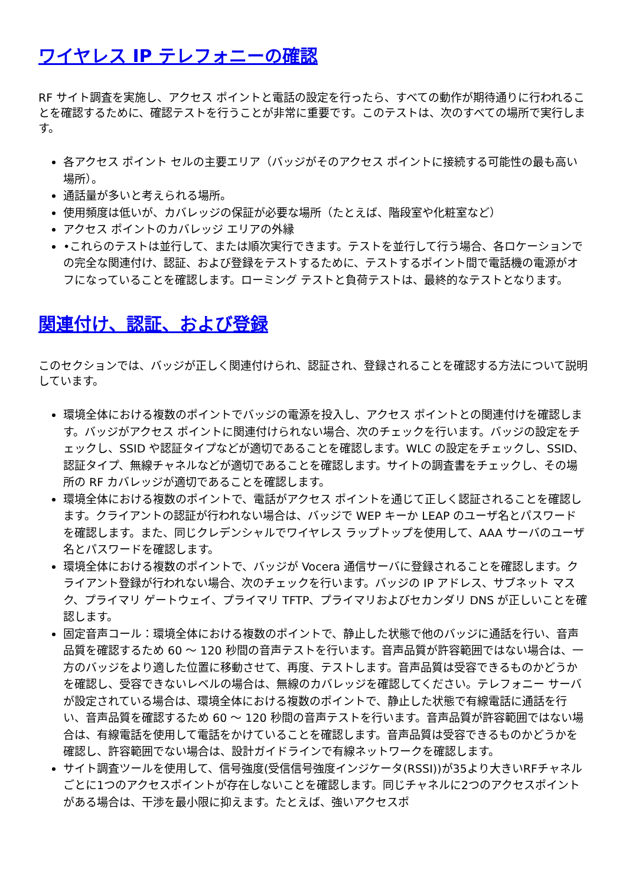ワイヤレス IP テレフォニーの確認
RF サイト調査を実施し、アクセス ポイントと電話の設定を行ったら、すべての動作が期待通りに行われることを確認するために、確認テストを行うことが非常に重要です。このテストは、次のすべての場所で実行します。
各アクセス ポイント セルの主要エリア（バッジがそのアクセス ポイントに接続する可能性の最も高い場所）。
通話量が多いと考えられる場所。
使用頻度は低いが、カバレッジの保証が必要な場所（たとえば、階段室や化粧室など）
アクセス ポイントのカバレッジ エリアの外縁
•これらのテストは並行して、または順次実行できます。テストを並行して行う場合、各ロケーションでの完全な関連付け、認証、および登録をテストするために、テストするポイント間で電話機の電源がオフになっていることを確認します。ローミング テストと負荷テストは、最終的なテストとなります。
関連付け、認証、および登録
このセクションでは、バッジが正しく関連付けられ、認証され、登録されることを確認する方法について説明しています。
環境全体における複数のポイントでバッジの電源を投入し、アクセス ポイントとの関連付けを確認します。バッジがアクセス ポイントに関連付けられない場合、次のチェックを行います。バッジの設定をチェックし、SSID や認証タイプなどが適切であることを確認します。WLC の設定をチェックし、SSID、認証タイプ、無線チャネルなどが適切であることを確認します。サイトの調査書をチェックし、その場所の RF カバレッジが適切であることを確認します。
環境全体における複数のポイントで、電話がアクセス ポイントを通じて正しく認証されることを確認します。クライアントの認証が行われない場合は、バッジで WEP キーか LEAP のユーザ名とパスワードを確認します。また、同じクレデンシャルでワイヤレス ラップトップを使用して、AAA サーバのユーザ名とパスワードを確認します。
環境全体における複数のポイントで、バッジが Vocera 通信サーバに登録されることを確認します。クライアント登録が行われない場合、次のチェックを行います。バッジの IP アドレス、サブネット マスク、プライマリ ゲートウェイ、プライマリ TFTP、プライマリおよびセカンダリ DNS が正しいことを確認します。
固定音声コール：環境全体における複数のポイントで、静止した状態で他のバッジに通話を行い、音声品質を確認するため 60 ～ 120 秒間の音声テストを行います。音声品質が許容範囲ではない場合は、一方のバッジをより適した位置に移動させて、再度、テストします。音声品質は受容できるものかどうかを確認し、受容できないレベルの場合は、無線のカバレッジを確認してください。テレフォニー サーバが設定されている場合は、環境全体における複数のポイントで、静止した状態で有線電話に通話を行い、音声品質を確認するため 60 ～ 120 秒間の音声テストを行います。音声品質が許容範囲ではない場合は、有線電話を使用して電話をかけていることを確認します。音声品質は受容できるものかどうかを確認し、許容範囲でない場合は、設計ガイドラインで有線ネットワークを確認します。
サイト調査ツールを使用して、信号強度(受信信号強度インジケータ(RSSI))が35より大きいRFチャネルごとに1つのアクセスポイントが存在しないことを確認します。同じチャネルに2つのアクセスポイントがある場合は、干渉を最小限に抑えます。たとえば、強いアクセスポ